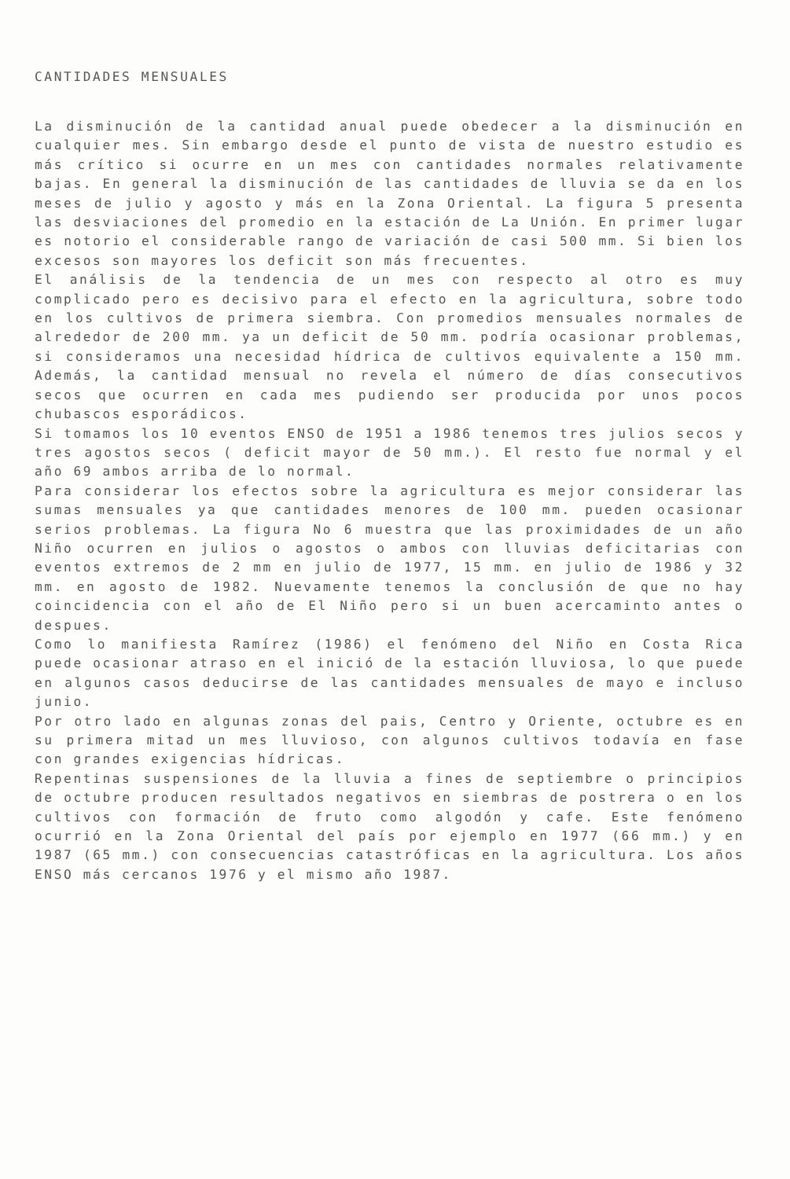CANTIDADES MENSUALES
La disminución de la cantidad anual puede obedecer a la disminución en cualquier mes. Sin embargo desde el punto de vista de nuestro estudio es más crítico si ocurre en un mes con cantidades normales relativamente bajas. En general la disminución de las cantidades de lluvia se da en los meses de julio y agosto y más en la Zona Oriental. La figura 5 presenta las desviaciones del promedio en la estación de La Unión. En primer lugar es notorio el considerable rango de variación de casi 500 mm. Si bien los excesos son mayores los deficit son más frecuentes.
El análisis de la tendencia de un mes con respecto al otro es muy complicado pero es decisivo para el efecto en la agricultura, sobre todo en los cultivos de primera siembra. Con promedios mensuales normales de alrededor de 200 mm. ya un deficit de 50 mm. podría ocasionar problemas, si consideramos una necesidad hídrica de cultivos equivalente a 150 mm. Además, la cantidad mensual no revela el número de días consecutivos secos que ocurren en cada mes pudiendo ser producida por unos pocos chubascos esporádicos.
Si tomamos los 10 eventos ENSO de 1951 a 1986 tenemos tres julios secos y tres agostos secos ( deficit mayor de 50 mm.). El resto fue normal y el año 69 ambos arriba de lo normal.
Para considerar los efectos sobre la agricultura es mejor considerar las sumas mensuales ya que cantidades menores de 100 mm. pueden ocasionar serios problemas. La figura No 6 muestra que las proximidades de un año Niño ocurren en julios o agostos o ambos con lluvias deficitarias con eventos extremos de 2 mm en julio de 1977, 15 mm. en julio de 1986 y 32 mm. en agosto de 1982. Nuevamente tenemos la conclusión de que no hay coincidencia con el año de El Niño pero si un buen acercaminto antes o despues.
Como lo manifiesta Ramírez (1986) el fenómeno del Niño en Costa Rica puede ocasionar atraso en el inició de la estación lluviosa, lo que puede en algunos casos deducirse de las cantidades mensuales de mayo e incluso junio.
Por otro lado en algunas zonas del pais, Centro y Oriente, octubre es en su primera mitad un mes lluvioso, con algunos cultivos todavía en fase con grandes exigencias hídricas.
Repentinas suspensiones de la lluvia a fines de septiembre o principios de octubre producen resultados negativos en siembras de postrera o en los cultivos con formación de fruto como algodón y cafe. Este fenómeno ocurrió en la Zona Oriental del país por ejemplo en 1977 (66 mm.) y en 1987 (65 mm.) con consecuencias catastróficas en la agricultura. Los años ENSO más cercanos 1976 y el mismo año 1987.